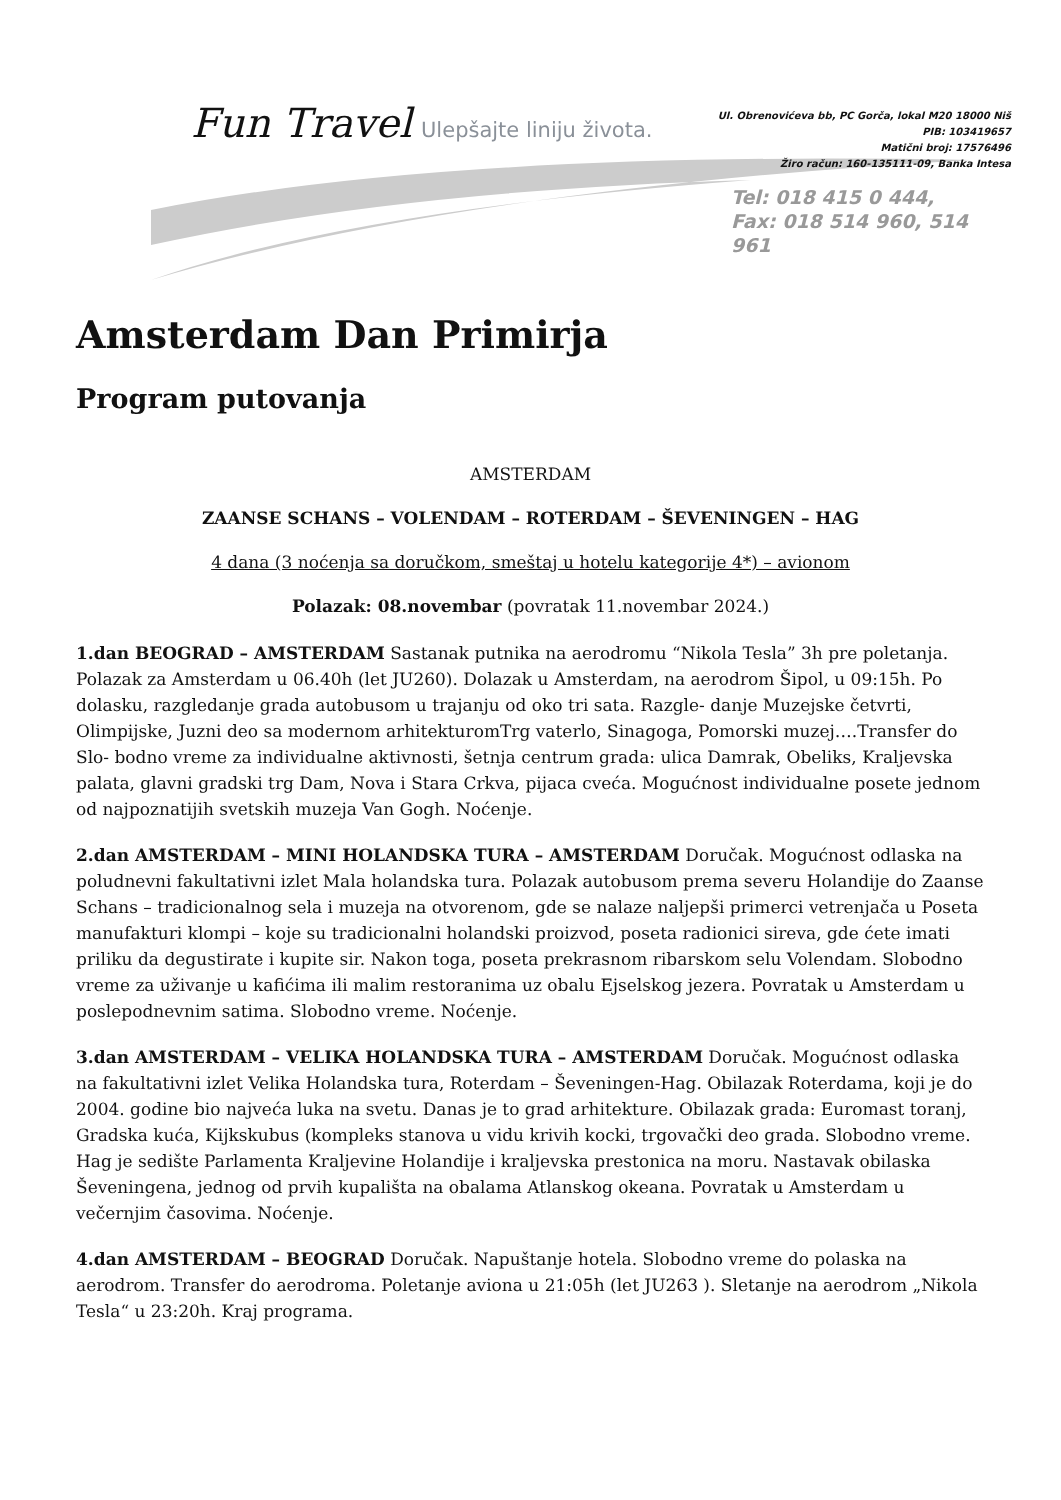Fun Travel Ulepšajte liniju života.
Ul. Obrenovićeva bb, PC Gorča, lokal M20 18000 Niš
PIB: 103419657
Matični broj: 17576496
Žiro račun: 160-135111-09, Banka Intesa
Tel: 018 415 0 444,
Fax: 018 514 960, 514 961
Amsterdam Dan Primirja
Program putovanja
AMSTERDAM
ZAANSE SCHANS – VOLENDAM – ROTERDAM – ŠEVENINGEN – HAG
4 dana (3 noćenja sa doručkom, smeštaj u hotelu kategorije 4*) – avionom
Polazak: 08.novembar (povratak 11.novembar 2024.)
1.dan BEOGRAD – AMSTERDAM Sastanak putnika na aerodromu “Nikola Tesla” 3h pre poletanja. Polazak za Amsterdam u 06.40h (let JU260). Dolazak u Amsterdam, na aerodrom Šipol, u 09:15h. Po dolasku, razgledanje grada autobusom u trajanju od oko tri sata. Razgle- danje Muzejske četvrti, Olimpijske, Juzni deo sa modernom arhitekturomTrg vaterlo, Sinagoga, Pomorski muzej….Transfer do Slo- bodno vreme za individualne aktivnosti, šetnja centrum grada: ulica Damrak, Obeliks, Kraljevska palata, glavni gradski trg Dam, Nova i Stara Crkva, pijaca cveća. Mogućnost individualne posete jednom od najpoznatijih svetskih muzeja Van Gogh. Noćenje.
2.dan AMSTERDAM – MINI HOLANDSKA TURA – AMSTERDAM Doručak. Mogućnost odlaska na poludnevni fakultativni izlet Mala holandska tura. Polazak autobusom prema severu Holandije do Zaanse Schans – tradicionalnog sela i muzeja na otvorenom, gde se nalaze naljepši primerci vetrenjača u Poseta manufakturi klompi – koje su tradicionalni holandski proizvod, poseta radionici sireva, gde ćete imati priliku da degustirate i kupite sir. Nakon toga, poseta prekrasnom ribarskom selu Volendam. Slobodno vreme za uživanje u kafićima ili malim restoranima uz obalu Ejselskog jezera. Povratak u Amsterdam u poslepodnevnim satima. Slobodno vreme. Noćenje.
3.dan AMSTERDAM – VELIKA HOLANDSKA TURA – AMSTERDAM Doručak. Mogućnost odlaska na fakultativni izlet Velika Holandska tura, Roterdam – Ševeningen-Hag. Obilazak Roterdama, koji je do 2004. godine bio najveća luka na svetu. Danas je to grad arhitekture. Obilazak grada: Euromast toranj, Gradska kuća, Kijkskubus (kompleks stanova u vidu krivih kocki, trgovački deo grada. Slobodno vreme. Hag je sedište Parlamenta Kraljevine Holandije i kraljevska prestonica na moru. Nastavak obilaska Ševeningena, jednog od prvih kupališta na obalama Atlanskog okeana. Povratak u Amsterdam u večernjim časovima. Noćenje.
4.dan AMSTERDAM – BEOGRAD Doručak. Napuštanje hotela. Slobodno vreme do polaska na aerodrom. Transfer do aerodroma. Poletanje aviona u 21:05h (let JU263 ). Sletanje na aerodrom „Nikola Tesla“ u 23:20h. Kraj programa.